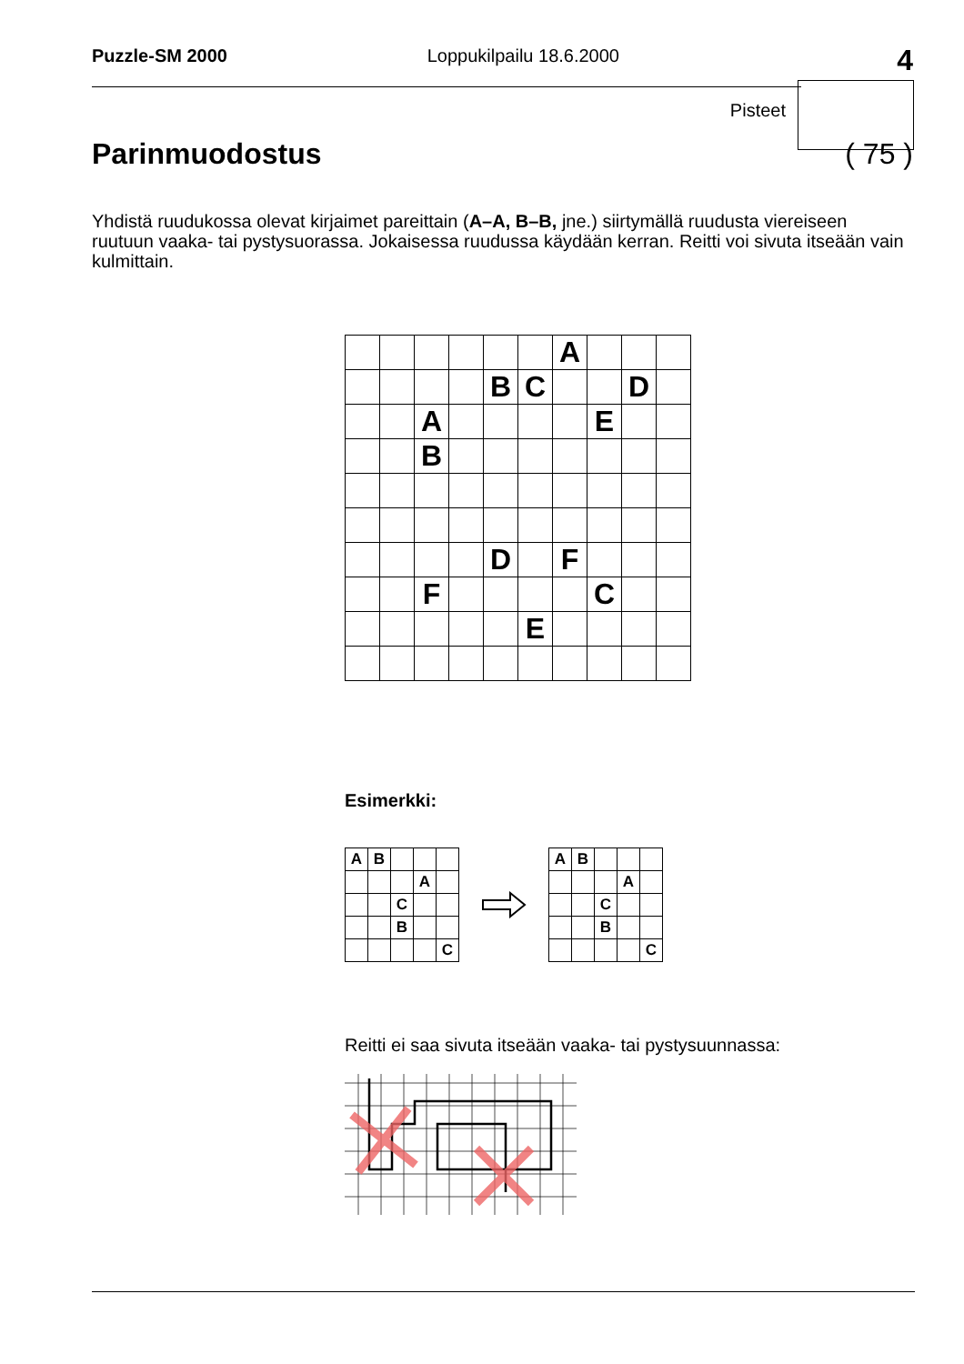Puzzle-SM 2000 Loppukilpailu 18.6.2000
4
Pisteet
Parinmuodostus ( 75 )
Yhdistä ruudukossa olevat kirjaimet pareittain (A–A, B–B, jne.) siirtymällä ruudusta viereiseen ruutuun vaaka- tai pystysuorassa. Jokaisessa ruudussa käydään kerran. Reitti voi sivuta itseään vain kulmittain.
| | | | | | | A | | | |
| | | | | B | C | | | D | |
| | | A | | | | | E | | |
| | | B | | | | | | | |
| | | | | D | | F | | | |
| | | F | | | | | C | | |
| | | | | | E | | | | |
Esimerkki:
| A | B | | | |
| | | | A | |
| | | C | | |
| | | B | | |
| | | | | C |
| A | B | | | |
| | | | A | |
| | | C | | |
| | | B | | |
| | | | | C |
Reitti ei saa sivuta itseään vaaka- tai pystysuunnassa: